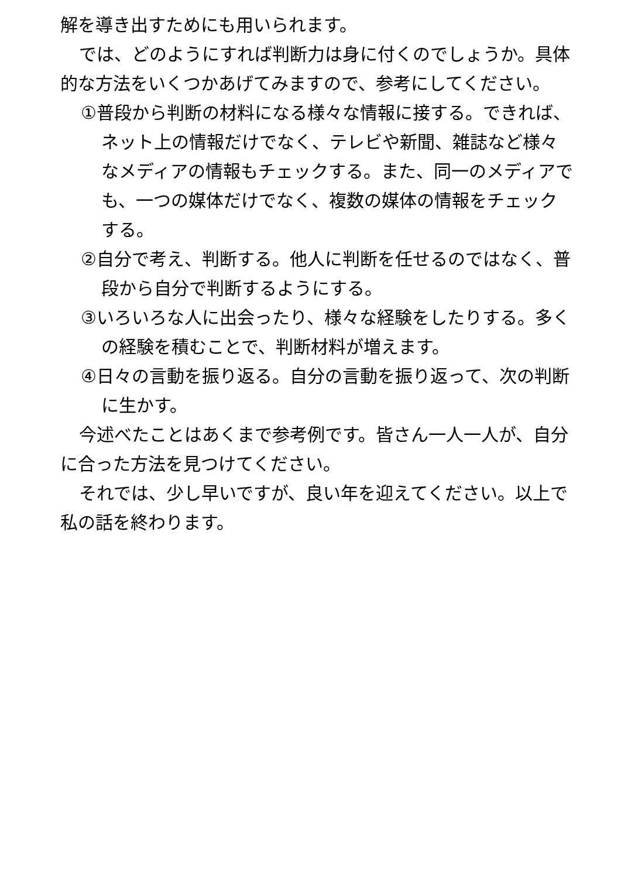解を導き出すためにも用いられます。
では、どのようにすれば判断力は身に付くのでしょうか。具体的な方法をいくつかあげてみますので、参考にしてください。
①普段から判断の材料になる様々な情報に接する。できれば、ネット上の情報だけでなく、テレビや新聞、雑誌など様々なメディアの情報もチェックする。また、同一のメディアでも、一つの媒体だけでなく、複数の媒体の情報をチェックする。
②自分で考え、判断する。他人に判断を任せるのではなく、普段から自分で判断するようにする。
③いろいろな人に出会ったり、様々な経験をしたりする。多くの経験を積むことで、判断材料が増えます。
④日々の言動を振り返る。自分の言動を振り返って、次の判断に生かす。
今述べたことはあくまで参考例です。皆さん一人一人が、自分に合った方法を見つけてください。
それでは、少し早いですが、良い年を迎えてください。以上で私の話を終わります。